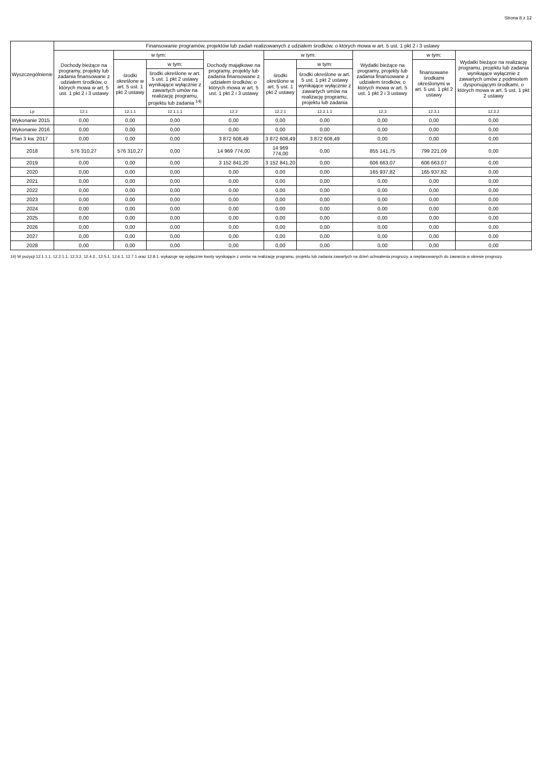Strona 8 z 12
| Wyszczególnienie | Finansowanie programów, projektów lub zadań realizowanych z udziałem środków, o których mowa w art. 5 ust. 1 pkt 2 i 3 ustawy | | | | | | | | |
| --- | --- | --- | --- | --- | --- | --- | --- | --- | --- |
| | Dochody bieżące na programy, projekty lub zadania finansowane z udziałem środków, o których mowa w art. 5 ust. 1 pkt 2 i 3 ustawy | w tym: | | Dochody majątkowe na programy, projekty lub zadania finansowane z udziałem środków, o których mowa w art. 5 ust. 1 pkt 2 i 3 ustawy | w tym: | | Wydatki bieżące na programy, projekty lub zadania finansowane z udziałem środków, o których mowa w art. 5 ust. 1 pkt 2 i 3 ustawy | w tym: | Wydatki bieżące na realizację programu, projektu lub zadania wynikające wyłącznie z zawartych umów z podmiotem dysponującym środkami, o których mowa w art. 5 ust. 1 pkt 2 ustawy |
| | | środki określone w art. 5 ust. 1 pkt 2 ustawy | w tym: | | środki określone w art. 5 ust. 1 pkt 2 ustawy | w tym: | | finansowane środkami określonymi w art. 5 ust. 1 pkt 2 ustawy | |
| | | | środki określone w art. 5 ust. 1 pkt 2 ustawy wynikające wyłącznie z zawartych umów na realizację programu, projektu lub zadania <sup>14)</sup> | | | środki określone w art. 5 ust. 1 pkt 2 ustawy wynikające wyłącznie z zawartych umów na realizację programu, projektu lub zadania | | | |
| Lp | 12.1 | 12.1.1 | 12.1.1.1 | 12.2 | 12.2.1 | 12.2.1.1 | 12.3 | 12.3.1 | 12.3.2 |
| Wykonanie 2015 | 0,00 | 0,00 | 0,00 | 0,00 | 0,00 | 0,00 | 0,00 | 0,00 | 0,00 |
| Wykonanie 2016 | 0,00 | 0,00 | 0,00 | 0,00 | 0,00 | 0,00 | 0,00 | 0,00 | 0,00 |
| Plan 3 kw. 2017 | 0,00 | 0,00 | 0,00 | 3 872 608,49 | 3 872 608,49 | 3 872 608,49 | 0,00 | 0,00 | 0,00 |
| 2018 | 576 310,27 | 576 310,27 | 0,00 | 14 969 774,00 | 14 969 774,00 | 0,00 | 855 141,75 | 799 221,09 | 0,00 |
| 2019 | 0,00 | 0,00 | 0,00 | 3 152 841,20 | 3 152 841,20 | 0,00 | 606 663,07 | 606 663,07 | 0,00 |
| 2020 | 0,00 | 0,00 | 0,00 | 0,00 | 0,00 | 0,00 | 165 937,82 | 165 937,82 | 0,00 |
| 2021 | 0,00 | 0,00 | 0,00 | 0,00 | 0,00 | 0,00 | 0,00 | 0,00 | 0,00 |
| 2022 | 0,00 | 0,00 | 0,00 | 0,00 | 0,00 | 0,00 | 0,00 | 0,00 | 0,00 |
| 2023 | 0,00 | 0,00 | 0,00 | 0,00 | 0,00 | 0,00 | 0,00 | 0,00 | 0,00 |
| 2024 | 0,00 | 0,00 | 0,00 | 0,00 | 0,00 | 0,00 | 0,00 | 0,00 | 0,00 |
| 2025 | 0,00 | 0,00 | 0,00 | 0,00 | 0,00 | 0,00 | 0,00 | 0,00 | 0,00 |
| 2026 | 0,00 | 0,00 | 0,00 | 0,00 | 0,00 | 0,00 | 0,00 | 0,00 | 0,00 |
| 2027 | 0,00 | 0,00 | 0,00 | 0,00 | 0,00 | 0,00 | 0,00 | 0,00 | 0,00 |
| 2028 | 0,00 | 0,00 | 0,00 | 0,00 | 0,00 | 0,00 | 0,00 | 0,00 | 0,00 |
14) W pozycji 12.1.1.1, 12.2.1.1, 12.3.2, 12.4.2., 12.5.1, 12.6.1, 12.7.1 oraz 12.8.1. wykazuje się wyłącznie kwoty wynikające z umów na realizację programu, projektu lub zadania zawartych na dzień uchwalenia prognozy, a nieplanowanych do zawarcia w okresie prognozy.